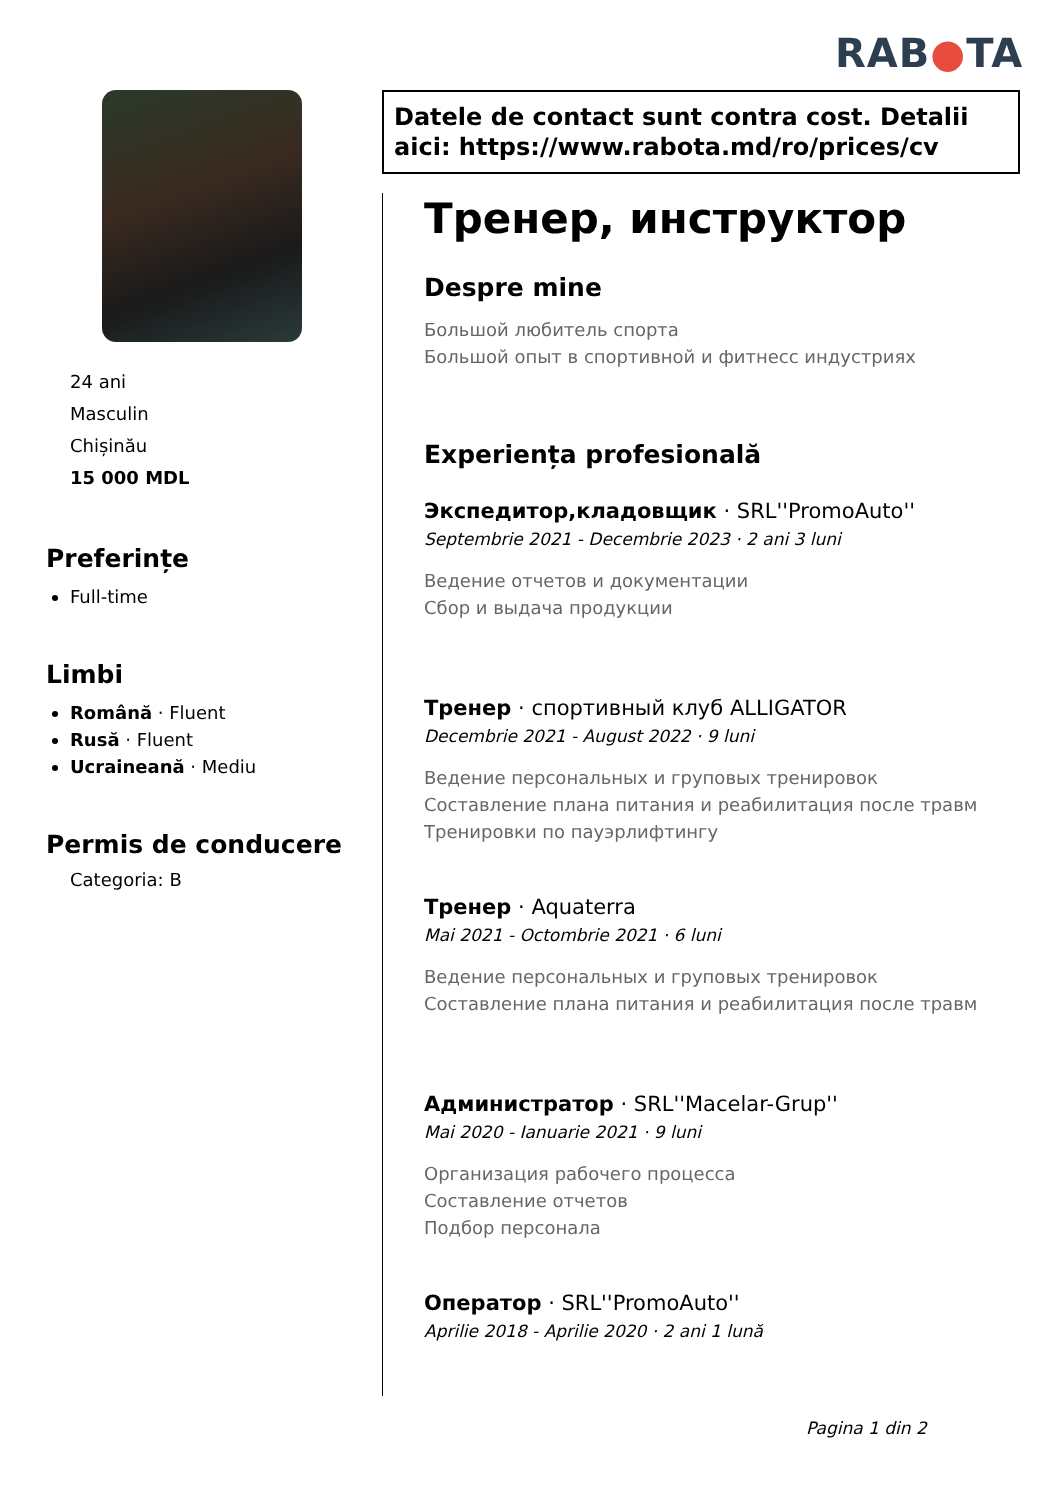RAB●TA
24 ani
Masculin
Chișinău
15 000 MDL
Preferințe
Full-time
Limbi
Română · Fluent
Rusă · Fluent
Ucraineană · Mediu
Permis de conducere
Categoria: B
Datele de contact sunt contra cost. Detalii aici: https://www.rabota.md/ro/prices/cv
Тренер, инструктор
Despre mine
Большой любитель спорта
Большой опыт в спортивной и фитнесс индустриях
Experiența profesională
Экспедитор,кладовщик · SRL''PromoAuto''
Septembrie 2021 - Decembrie 2023 · 2 ani 3 luni
Ведение отчетов и документации
Сбор и выдача продукции
Тренер · спортивный клуб ALLIGATOR
Decembrie 2021 - August 2022 · 9 luni
Ведение персональных и груповых тренировок
Составление плана питания и реабилитация после травм
Тренировки по пауэрлифтингу
Тренер · Aquaterra
Mai 2021 - Octombrie 2021 · 6 luni
Ведение персональных и груповых тренировок
Составление плана питания и реабилитация после травм
Администратор · SRL''Macelar-Grup''
Mai 2020 - Ianuarie 2021 · 9 luni
Организация рабочего процесса
Составление отчетов
Подбор персонала
Оператор · SRL''PromoAuto''
Aprilie 2018 - Aprilie 2020 · 2 ani 1 lună
Pagina 1 din 2